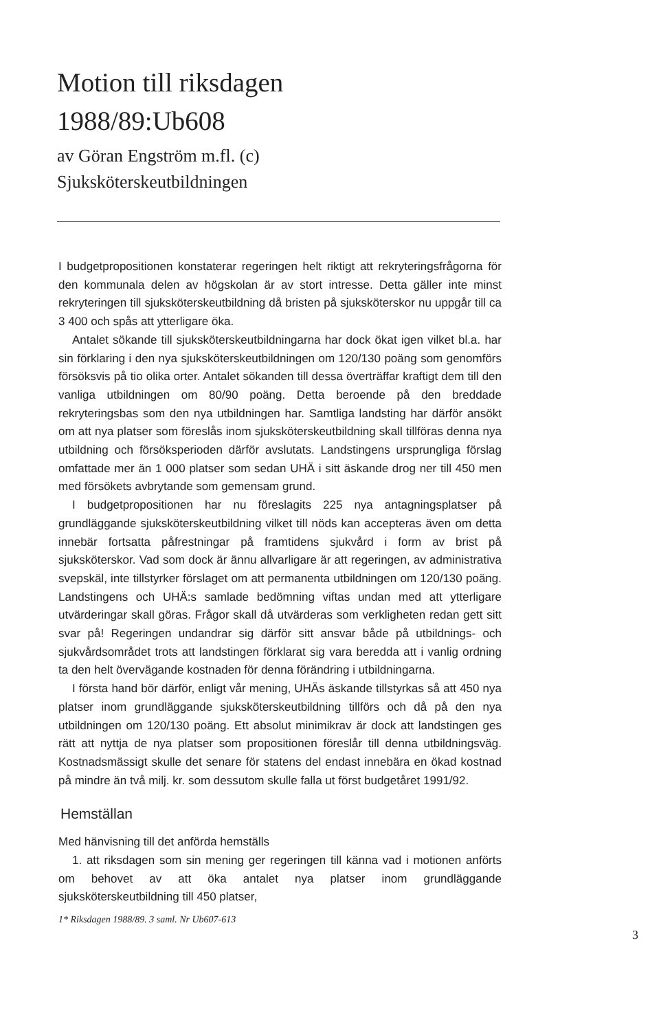Motion till riksdagen
1988/89:Ub608
av Göran Engström m.fl. (c)
Sjuksköterskeutbildningen
I budgetpropositionen konstaterar regeringen helt riktigt att rekryteringsfrågorna för den kommunala delen av högskolan är av stort intresse. Detta gäller inte minst rekryteringen till sjuksköterskeutbildning då bristen på sjuksköterskor nu uppgår till ca 3 400 och spås att ytterligare öka.
Antalet sökande till sjuksköterskeutbildningarna har dock ökat igen vilket bl.a. har sin förklaring i den nya sjuksköterskeutbildningen om 120/130 poäng som genomförs försöksvis på tio olika orter. Antalet sökanden till dessa överträffar kraftigt dem till den vanliga utbildningen om 80/90 poäng. Detta beroende på den breddade rekryteringsbas som den nya utbildningen har. Samtliga landsting har därför ansökt om att nya platser som föreslås inom sjuksköterskeutbildning skall tillföras denna nya utbildning och försöksperioden därför avslutats. Landstingens ursprungliga förslag omfattade mer än 1 000 platser som sedan UHÄ i sitt äskande drog ner till 450 men med försökets avbrytande som gemensam grund.
I budgetpropositionen har nu föreslagits 225 nya antagningsplatser på grundläggande sjuksköterskeutbildning vilket till nöds kan accepteras även om detta innebär fortsatta påfrestningar på framtidens sjukvård i form av brist på sjuksköterskor. Vad som dock är ännu allvarligare är att regeringen, av administrativa svepskäl, inte tillstyrker förslaget om att permanenta utbildningen om 120/130 poäng. Landstingens och UHÄ:s samlade bedömning viftas undan med att ytterligare utvärderingar skall göras. Frågor skall då utvärderas som verkligheten redan gett sitt svar på! Regeringen undandrar sig därför sitt ansvar både på utbildnings- och sjukvårdsområdet trots att landstingen förklarat sig vara beredda att i vanlig ordning ta den helt övervägande kostnaden för denna förändring i utbildningarna.
I första hand bör därför, enligt vår mening, UHÄs äskande tillstyrkas så att 450 nya platser inom grundläggande sjuksköterskeutbildning tillförs och då på den nya utbildningen om 120/130 poäng. Ett absolut minimikrav är dock att landstingen ges rätt att nyttja de nya platser som propositionen föreslår till denna utbildningsväg. Kostnadsmässigt skulle det senare för statens del endast innebära en ökad kostnad på mindre än två milj. kr. som dessutom skulle falla ut först budgetåret 1991/92.
Hemställan
Med hänvisning till det anförda hemställs
1. att riksdagen som sin mening ger regeringen till känna vad i motionen anförts om behovet av att öka antalet nya platser inom grundläggande sjuksköterskeutbildning till 450 platser,
1* Riksdagen 1988/89. 3 saml. Nr Ub607-613
3